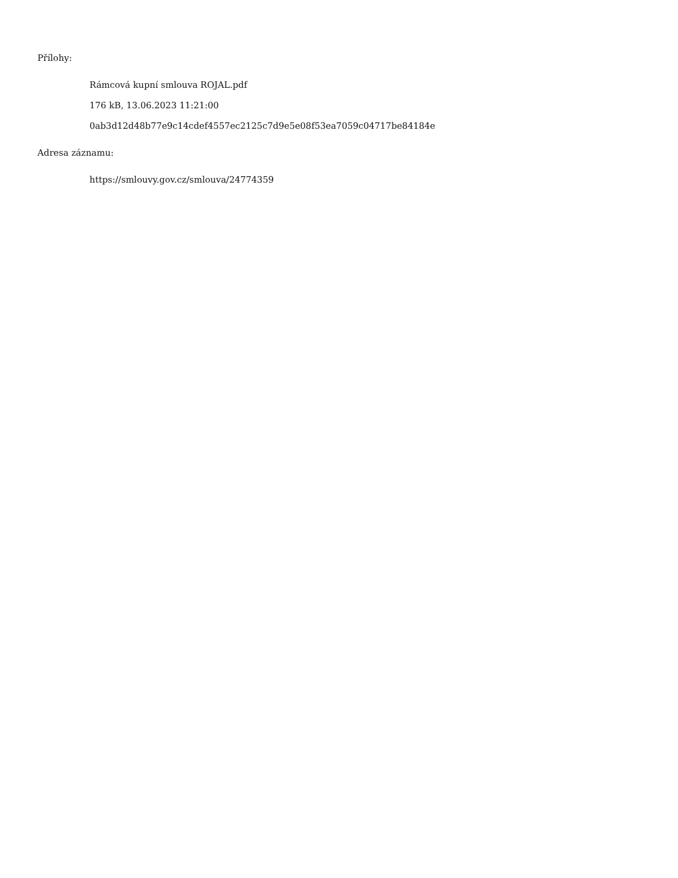Přílohy:
Rámcová kupní smlouva ROJAL.pdf
176 kB, 13.06.2023 11:21:00
0ab3d12d48b77e9c14cdef4557ec2125c7d9e5e08f53ea7059c04717be84184e
Adresa záznamu:
https://smlouvy.gov.cz/smlouva/24774359